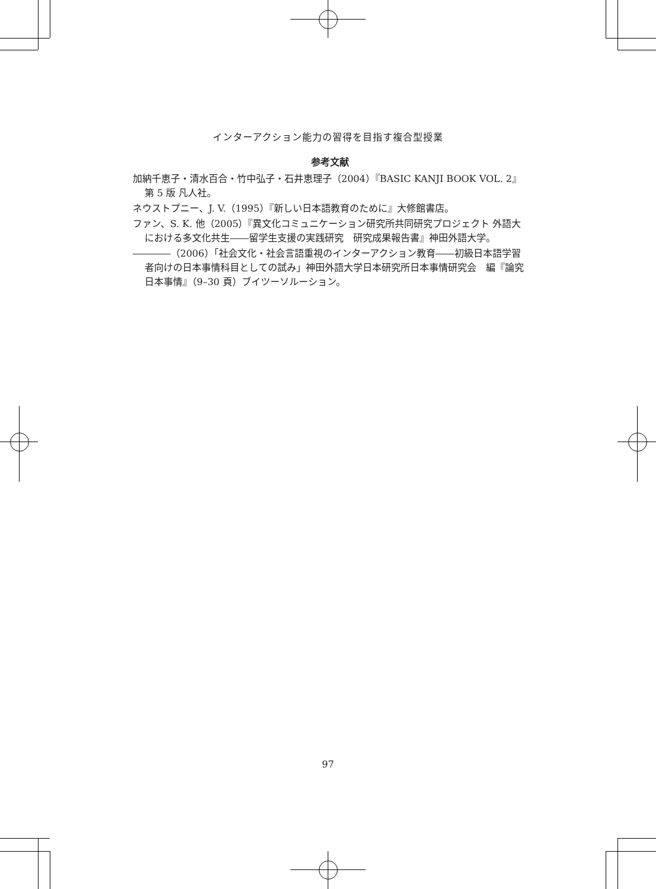インターアクション能力の習得を目指す複合型授業
参考文献
加納千恵子・清水百合・竹中弘子・石井恵理子（2004）『BASIC KANJI BOOK VOL. 2』第 5 版 凡人社。
ネウストプニー、J. V.（1995）『新しい日本語教育のために』大修館書店。
ファン、S. K. 他（2005）『異文化コミュニケーション研究所共同研究プロジェクト 外語大における多文化共生――留学生支援の実践研究　研究成果報告書』神田外語大学。
――――（2006）「社会文化・社会言語重視のインターアクション教育――初級日本語学習者向けの日本事情科目としての試み」神田外語大学日本研究所日本事情研究会　編『論究日本事情』（9–30 頁）ブイツーソルーション。
97